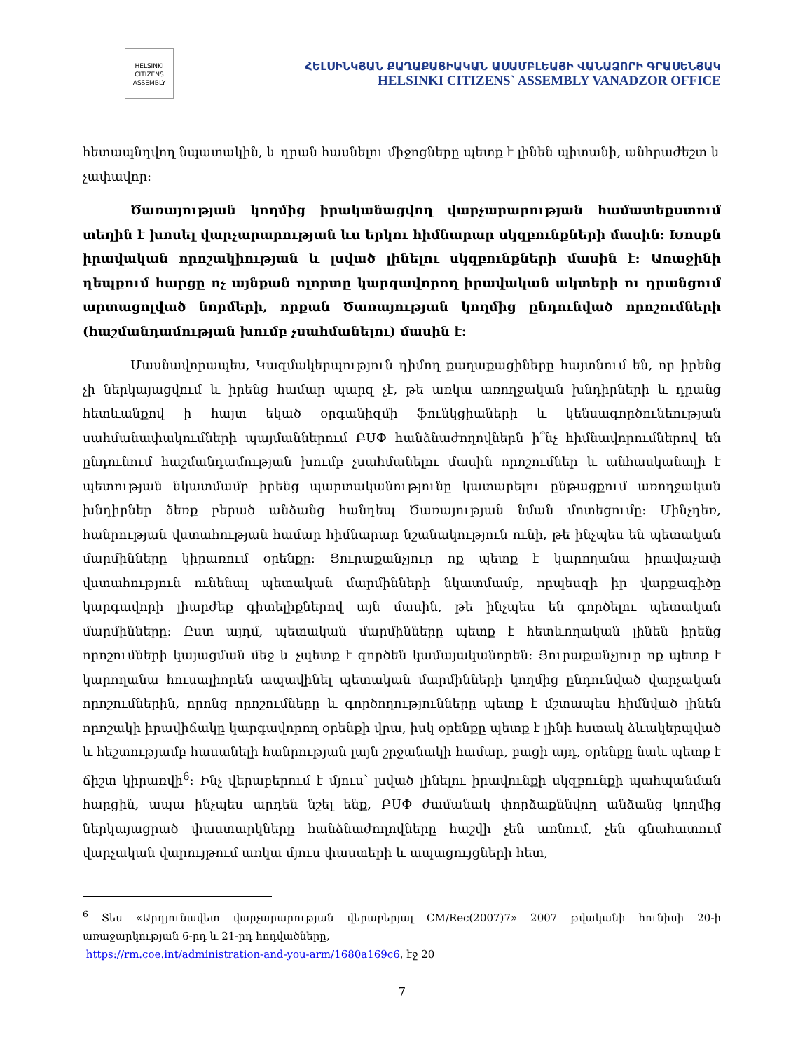HELSINKI
CITIZENS
ASSEMBLY
ՀԵԼՍԻՆԿՅԱՆ ՔԱՂԱՔԱՑԻԱԿԱՆ ԱՍԱՄԲԼԵԱՅԻ ՎԱՆԱՁՈՐԻ ԳՐԱՍԵՆՅԱԿ
HELSINKI CITIZENS` ASSEMBLY VANADZOR OFFICE
հետապնդվող նպատակին, և դրան հասնելու միջոցները պետք է լինեն պիտանի, անհրաժեշտ և չափավոր:
Ծառայության կողմից իրականացվող վարչարարության համատեքստում տեղին է խոսել վարչարարության ևս երկու հիմնարար սկզբունքների մասին: Խոսքն իրավական որոշակիության և լսված լինելու սկզբունքների մասին է: Առաջինի դեպքում հարցը ոչ այնքան ոլորտը կարգավորող իրավական ակտերի ու դրանցում արտացոլված նորմերի, որքան Ծառայության կողմից ընդունված որոշումների (հաշմանդամության խումբ չսահմանելու) մասին է:
Մասնավորապես, Կազմակերպություն դիմող քաղաքացիները հայտնում են, որ իրենց չի ներկայացվում և իրենց համար պարզ չէ, թե առկա առողջական խնդիրների և դրանց հետևանքով ի հայտ եկած օրգանիզմի ֆունկցիաների և կենսագործունեության սահմանափակումների պայմաններում ԲՍՓ հանձնաժողովներն ի՞նչ հիմնավորումներով են ընդունում հաշմանդամության խումբ չսահմանելու մասին որոշումներ և անհասկանալի է պետության նկատմամբ իրենց պարտականությունը կատարելու ընթացքում առողջական խնդիրներ ձեռք բերած անձանց հանդեպ Ծառայության նման մոտեցումը: Մինչդեռ, հանրության վստահության համար հիմնարար նշանակություն ունի, թե ինչպես են պետական մարմինները կիրառում օրենքը: Յուրաքանչյուր ոք պետք է կարողանա իրավաչափ վստահություն ունենալ պետական մարմինների նկատմամբ, որպեսզի իր վարքագիծը կարգավորի լիարժեք գիտելիքներով այն մասին, թե ինչպես են գործելու պետական մարմինները: Ըստ այդմ, պետական մարմինները պետք է հետևողական լինեն իրենց որոշումների կայացման մեջ և չպետք է գործեն կամայականորեն: Յուրաքանչյուր ոք պետք է կարողանա հուսալիորեն ապավինել պետական մարմինների կողմից ընդունված վարչական որոշումներին, որոնց որոշումները և գործողությունները պետք է մշտապես հիմնված լինեն որոշակի իրավիճակը կարգավորող օրենքի վրա, իսկ օրենքը պետք է լինի հստակ ձևակերպված և հեշտությամբ հասանելի հանրության լայն շրջանակի համար, բացի այդ, օրենքը նաև պետք է ճիշտ կիրառվի<sup>6</sup>: Ինչ վերաբերում է մյուս՝ լսված լինելու իրավունքի սկզբունքի պահպանման հարցին, ապա ինչպես արդեն նշել ենք, ԲՍՓ ժամանակ փորձաքննվող անձանց կողմից ներկայացրած փաստարկները հանձնաժողովները հաշվի չեն առնում, չեն գնահատում վարչական վարույթում առկա մյուս փաստերի և ապացույցների հետ,
<sup>6</sup> Տես «Արդյունավետ վարչարարության վերաբերյալ CM/Rec(2007)7» 2007 թվականի հունիսի 20-ի առաջարկության 6-րդ և 21-րդ հոդվածները,
https://rm.coe.int/administration-and-you-arm/1680a169c6, էջ 20
7